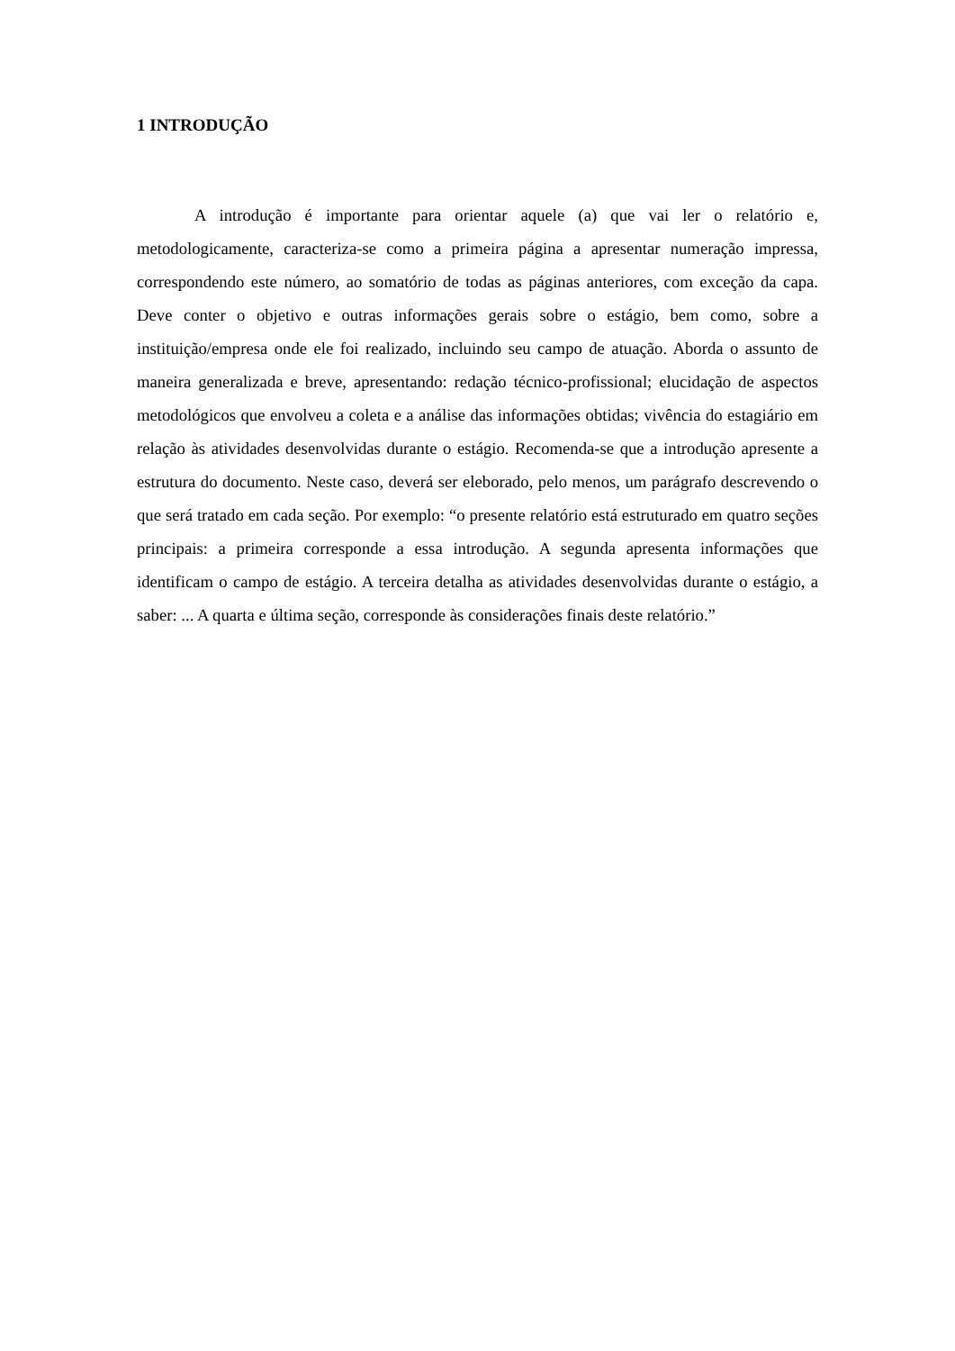1 INTRODUÇÃO
A introdução é importante para orientar aquele (a) que vai ler o relatório e, metodologicamente, caracteriza-se como a primeira página a apresentar numeração impressa, correspondendo este número, ao somatório de todas as páginas anteriores, com exceção da capa. Deve conter o objetivo e outras informações gerais sobre o estágio, bem como, sobre a instituição/empresa onde ele foi realizado, incluindo seu campo de atuação. Aborda o assunto de maneira generalizada e breve, apresentando: redação técnico-profissional; elucidação de aspectos metodológicos que envolveu a coleta e a análise das informações obtidas; vivência do estagiário em relação às atividades desenvolvidas durante o estágio. Recomenda-se que a introdução apresente a estrutura do documento. Neste caso, deverá ser eleborado, pelo menos, um parágrafo descrevendo o que será tratado em cada seção. Por exemplo: “o presente relatório está estruturado em quatro seções principais: a primeira corresponde a essa introdução. A segunda apresenta informações que identificam o campo de estágio. A terceira detalha as atividades desenvolvidas durante o estágio, a saber: ... A quarta e última seção, corresponde às considerações finais deste relatório.”